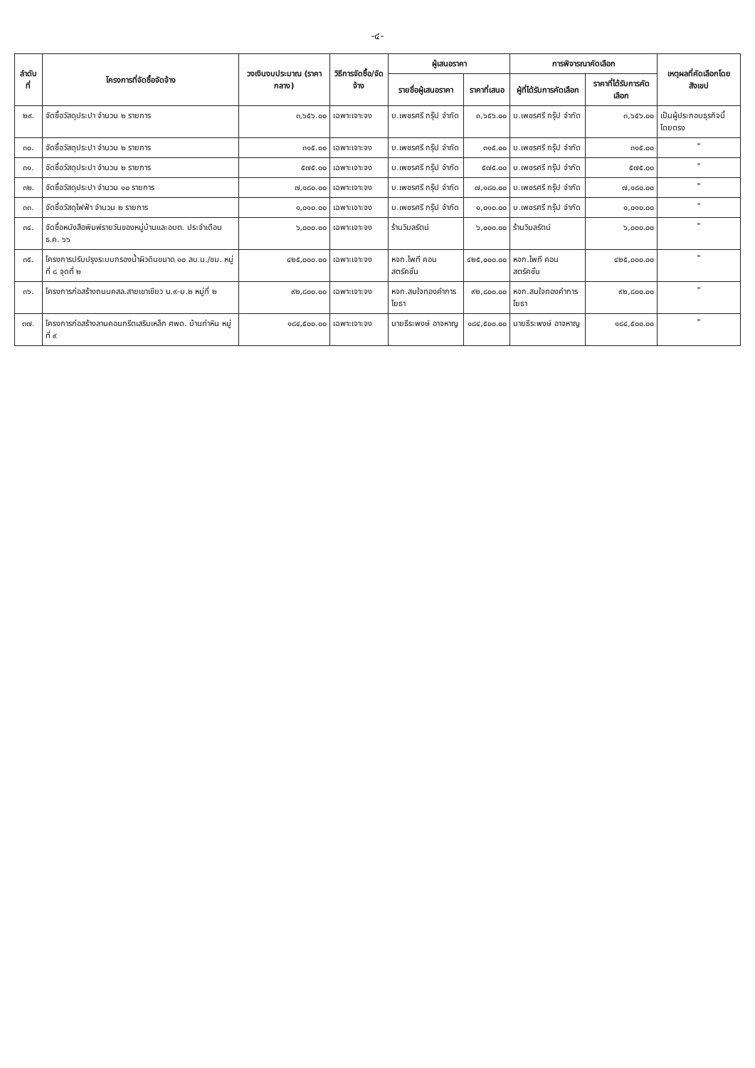-๔-
| ลำดับที่ | โครงการที่จัดซื้อจัดจ้าง | วงเงินงบประมาณ (ราคากลาง) | วิธีการจัดซื้อ/จัดจ้าง | ผู้เสนอราคา | | การพิจารณาคัดเลือก | | เหตุผลที่คัดเลือกโดยสังเขป |
| --- | --- | --- | --- | --- | --- | --- | --- | --- |
| | | | | รายชื่อผู้เสนอราคา | ราคาที่เสนอ | ผู้ที่ได้รับการคัดเลือก | ราคาที่ได้รับการคัดเลือก | |
| ๒๙. | จัดซื้อวัสดุประปา จำนวน ๒ รายการ | ๓,๖๕๖.๐๐ | เฉพาะเจาะจง | บ.เพชรศรี กรุ๊ป จำกัด | ๓,๖๕๖.๐๐ | บ.เพชรศรี กรุ๊ป จำกัด | ๓,๖๕๖.๐๐ | เป็นผู้ประกอบธุรกิจนี้โดยตรง |
| ๓๐. | จัดซื้อวัสดุประปา จำนวน ๒ รายการ | ๓๑๕.๐๐ | เฉพาะเจาะจง | บ.เพชรศรี กรุ๊ป จำกัด | ๓๑๕.๐๐ | บ.เพชรศรี กรุ๊ป จำกัด | ๓๑๕.๐๐ | " |
| ๓๑. | จัดซื้อวัสดุประปา จำนวน ๒ รายการ | ๕๗๕.๐๐ | เฉพาะเจาะจง | บ.เพชรศรี กรุ๊ป จำกัด | ๕๗๕.๐๐ | บ.เพชรศรี กรุ๊ป จำกัด | ๕๗๕.๐๐ | " |
| ๓๒. | จัดซื้อวัสดุประปา จำนวน ๑๐ รายการ | ๗,๑๘๐.๐๐ | เฉพาะเจาะจง | บ.เพชรศรี กรุ๊ป จำกัด | ๗,๑๘๐.๐๐ | บ.เพชรศรี กรุ๊ป จำกัด | ๗,๑๘๐.๐๐ | " |
| ๓๓. | จัดซื้อวัสดุไฟฟ้า จำนวน ๒ รายการ | ๑,๐๑๐.๐๐ | เฉพาะเจาะจง | บ.เพชรศรี กรุ๊ป จำกัด | ๑,๐๑๐.๐๐ | บ.เพชรศรี กรุ๊ป จำกัด | ๑,๐๑๐.๐๐ | " |
| ๓๔. | จัดซื้อหนังสือพิมพ์รายวันของหมู่บ้านและอบต. ประจำเดือน ธ.ค. ๖๖ | ๖,๐๐๐.๐๐ | เฉพาะเจาะจง | ร้านวิมลรัตน์ | ๖,๐๐๐.๐๐ | ร้านวิมลรัตน์ | ๖,๐๐๐.๐๐ | " |
| ๓๕. | โครงการปรับปรุงระบบกรองน้ำผิวดินขนาด ๑๐ ลบ.ม./ชม. หมู่ที่ ๘ จุดที่ ๒ | ๔๒๕,๐๐๐.๐๐ | เฉพาะเจาะจง | หจก.ไพที คอนสตรัคชั่น | ๔๒๕,๐๐๐.๐๐ | หจก.ไพที คอนสตรัคชั่น | ๔๒๕,๐๐๐.๐๐ | " |
| ๓๖. | โครงการก่อสร้างถนนคสล.สายเขาเขียว ม.๙-ม.๒ หมู่ที่ ๒ | ๙๒,๘๐๐.๐๐ | เฉพาะเจาะจง | หจก.สมใจทองคำการโยธา | ๙๒,๘๐๐.๐๐ | หจก.สมใจทองคำการโยธา | ๙๒,๘๐๐.๐๐ | " |
| ๓๗. | โครงการก่อสร้างลานคอนกรีตเสริมเหล็ก ศพด. บ้านท่าหิน หมู่ที่ ๙ | ๑๘๔,๕๐๐.๐๐ | เฉพาะเจาะจง | นายธีระพงษ์ อาจหาญ | ๑๘๔,๕๐๐.๐๐ | นายธีระพงษ์ อาจหาญ | ๑๘๔,๕๐๐.๐๐ | " |